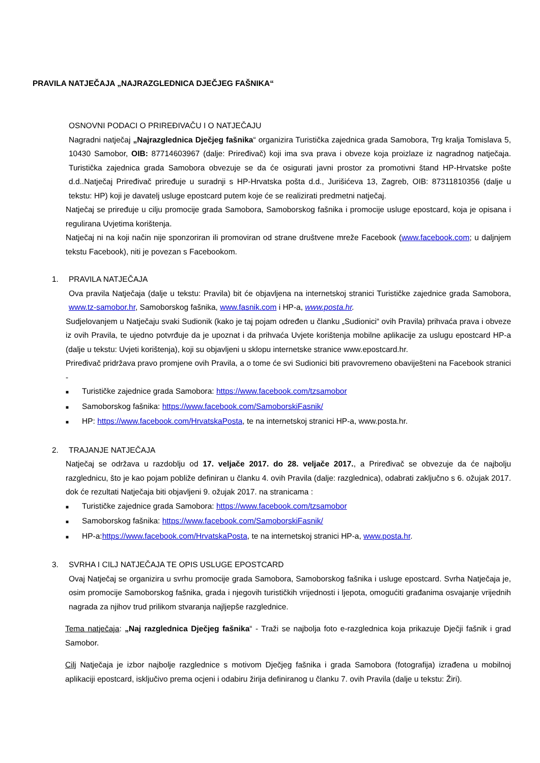PRAVILA NATJEČAJA „NAJRAZGLEDNICA DJEČJEG FAŠNIKA“
OSNOVNI PODACI O PRIREĐIVAČU I O NATJEČAJU
Nagradni natječaj „Najrazglednica Dječjeg fašnika“ organizira Turistička zajednica grada Samobora, Trg kralja Tomislava 5, 10430 Samobor, OIB: 87714603967 (dalje: Priređivač) koji ima sva prava i obveze koja proizlaze iz nagradnog natječaja. Turistička zajednica grada Samobora obvezuje se da će osigurati javni prostor za promotivni štand HP-Hrvatske pošte d.d..Natječaj Priređivač priređuje u suradnji s HP-Hrvatska pošta d.d., Jurišićeva 13, Zagreb, OIB: 87311810356 (dalje u tekstu: HP) koji je davatelj usluge epostcard putem koje će se realizirati predmetni natječaj.
Natječaj se priređuje u cilju promocije grada Samobora, Samoborskog fašnika i promocije usluge epostcard, koja je opisana i regulirana Uvjetima korištenja.
Natječaj ni na koji način nije sponzoriran ili promoviran od strane društvene mreže Facebook (www.facebook.com; u daljnjem tekstu Facebook), niti je povezan s Facebookom.
1. PRAVILA NATJEČAJA
Ova pravila Natječaja (dalje u tekstu: Pravila) bit će objavljena na internetskoj stranici Turističke zajednice grada Samobora, www.tz-samobor.hr, Samoborskog fašnika, www.fasnik.com i HP-a, www.posta.hr.
Sudjelovanjem u Natječaju svaki Sudionik (kako je taj pojam određen u članku „Sudionici“ ovih Pravila) prihvaća prava i obveze iz ovih Pravila, te ujedno potvrđuje da je upoznat i da prihvaća Uvjete korištenja mobilne aplikacije za uslugu epostcard HP-a (dalje u tekstu: Uvjeti korištenja), koji su objavljeni u sklopu internetske stranice www.epostcard.hr.
Priređivač pridržava pravo promjene ovih Pravila, a o tome će svi Sudionici biti pravovremeno obaviješteni na Facebook stranici -
■ Turističke zajednice grada Samobora: https://www.facebook.com/tzsamobor
■ Samoborskog fašnika: https://www.facebook.com/SamoborskiFasnik/
■ HP: https://www.facebook.com/HrvatskaPosta, te na internetskoj stranici HP-a, www.posta.hr.
2. TRAJANJE NATJEČAJA
Natječaj se održava u razdoblju od 17. veljače 2017. do 28. veljače 2017., a Priređivač se obvezuje da će najbolju razglednicu, što je kao pojam pobliže definiran u članku 4. ovih Pravila (dalje: razglednica), odabrati zaključno s 6. ožujak 2017. dok će rezultati Natječaja biti objavljeni 9. ožujak 2017. na stranicama :
■ Turističke zajednice grada Samobora: https://www.facebook.com/tzsamobor
■ Samoborskog fašnika: https://www.facebook.com/SamoborskiFasnik/
■ HP-a:https://www.facebook.com/HrvatskaPosta, te na internetskoj stranici HP-a, www.posta.hr.
3. SVRHA I CILJ NATJEČAJA TE OPIS USLUGE EPOSTCARD
Ovaj Natječaj se organizira u svrhu promocije grada Samobora, Samoborskog fašnika i usluge epostcard. Svrha Natječaja je, osim promocije Samoborskog fašnika, grada i njegovih turističkih vrijednosti i ljepota, omogućiti građanima osvajanje vrijednih nagrada za njihov trud prilikom stvaranja najljepše razglednice.
Tema natječaja: „Naj razglednica Dječjeg fašnika“ - Traži se najbolja foto e-razglednica koja prikazuje Dječji fašnik i grad Samobor.
Cilj Natječaja je izbor najbolje razglednice s motivom Dječjeg fašnika i grada Samobora (fotografija) izrađena u mobilnoj aplikaciji epostcard, isključivo prema ocjeni i odabiru žirija definiranog u članku 7. ovih Pravila (dalje u tekstu: Žiri).